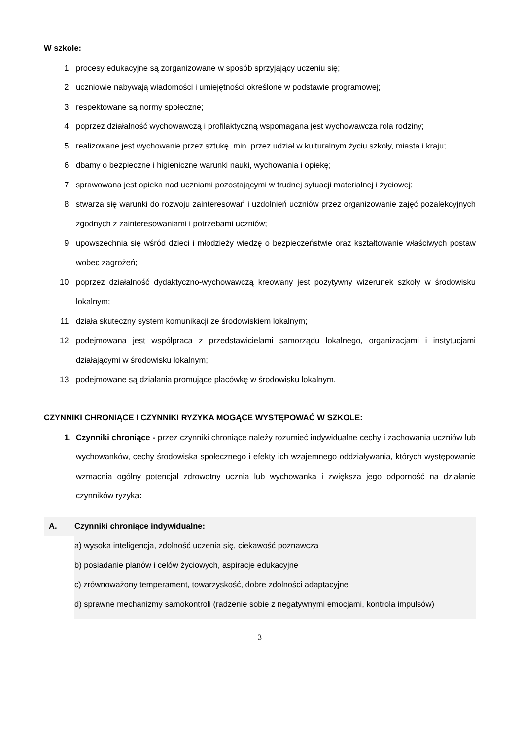W szkole:
1. procesy edukacyjne są zorganizowane w sposób sprzyjający uczeniu się;
2. uczniowie nabywają wiadomości i umiejętności określone w podstawie programowej;
3. respektowane są normy społeczne;
4. poprzez działalność wychowawczą i profilaktyczną wspomagana jest wychowawcza rola rodziny;
5. realizowane jest wychowanie przez sztukę, min. przez udział w kulturalnym życiu szkoły, miasta i kraju;
6. dbamy o bezpieczne i higieniczne warunki nauki, wychowania i opiekę;
7. sprawowana jest opieka nad uczniami pozostającymi w trudnej sytuacji materialnej i życiowej;
8. stwarza się warunki do rozwoju zainteresowań i uzdolnień uczniów przez organizowanie zajęć pozalekcyjnych zgodnych z zainteresowaniami i potrzebami uczniów;
9. upowszechnia się wśród dzieci i młodzieży wiedzę o bezpieczeństwie oraz kształtowanie właściwych postaw wobec zagrożeń;
10. poprzez działalność dydaktyczno-wychowawczą kreowany jest pozytywny wizerunek szkoły w środowisku lokalnym;
11. działa skuteczny system komunikacji ze środowiskiem lokalnym;
12. podejmowana jest współpraca z przedstawicielami samorządu lokalnego, organizacjami i instytucjami działającymi w środowisku lokalnym;
13. podejmowane są działania promujące placówkę w środowisku lokalnym.
CZYNNIKI CHRONIĄCE I CZYNNIKI RYZYKA MOGĄCE WYSTĘPOWAĆ W SZKOLE:
1. Czynniki chroniące - przez czynniki chroniące należy rozumieć indywidualne cechy i zachowania uczniów lub wychowanków, cechy środowiska społecznego i efekty ich wzajemnego oddziaływania, których występowanie wzmacnia ogólny potencjał zdrowotny ucznia lub wychowanka i zwiększa jego odporność na działanie czynników ryzyka:
A.
Czynniki chroniące indywidualne:
a) wysoka inteligencja, zdolność uczenia się, ciekawość poznawcza
b) posiadanie planów i celów życiowych, aspiracje edukacyjne
c) zrównoważony temperament, towarzyskość, dobre zdolności adaptacyjne
d) sprawne mechanizmy samokontroli (radzenie sobie z negatywnymi emocjami, kontrola impulsów)
3